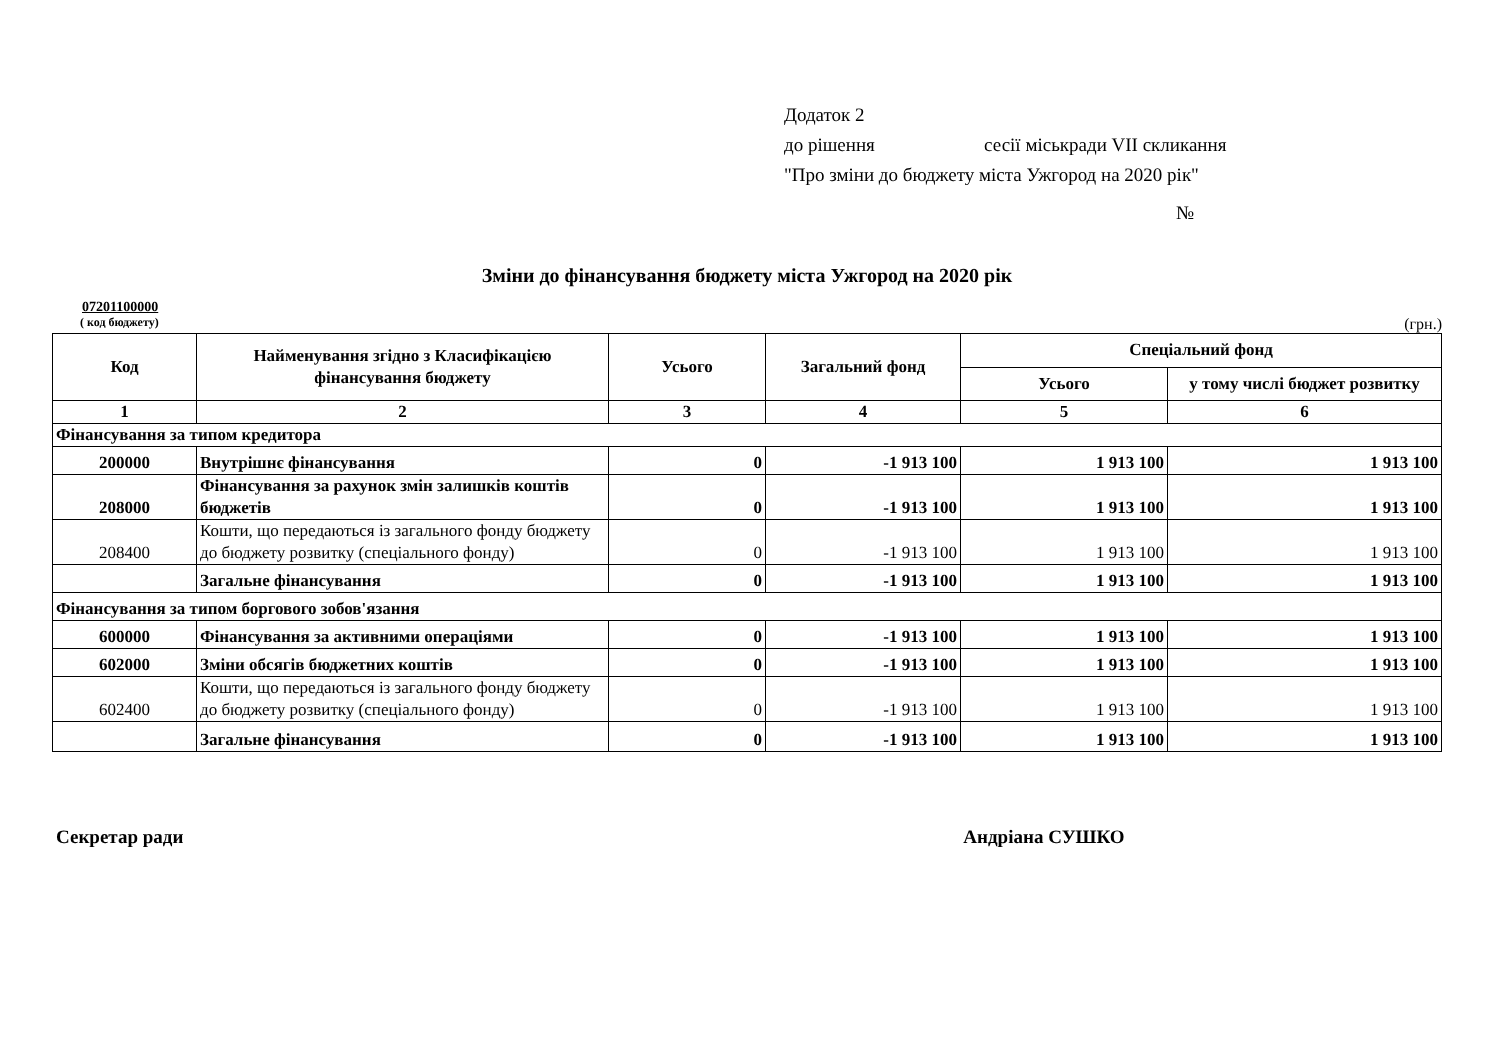Додаток 2
до рішення сесії міськради VII скликання
"Про зміни до бюджету міста Ужгород на 2020 рік"
№
Зміни до фінансування бюджету міста Ужгород на 2020 рік
07201100000
( код бюджету) (грн.)
| Код | Найменування згідно з Класифікацією фінансування бюджету | Усього | Загальний фонд | Спеціальний фонд | |
| --- | --- | --- | --- | --- | --- |
| | | | | Усього | у тому числі бюджет розвитку |
| 1 | 2 | 3 | 4 | 5 | 6 |
| Фінансування за типом кредитора | | | | | |
| 200000 | Внутрішнє фінансування | 0 | -1 913 100 | 1 913 100 | 1 913 100 |
| 208000 | Фінансування за рахунок змін залишків коштів бюджетів | 0 | -1 913 100 | 1 913 100 | 1 913 100 |
| 208400 | Кошти, що передаються із загального фонду бюджету до бюджету розвитку (спеціального фонду) | 0 | -1 913 100 | 1 913 100 | 1 913 100 |
| | Загальне фінансування | 0 | -1 913 100 | 1 913 100 | 1 913 100 |
| Фінансування за типом боргового зобов'язання | | | | | |
| 600000 | Фінансування за активними операціями | 0 | -1 913 100 | 1 913 100 | 1 913 100 |
| 602000 | Зміни обсягів бюджетних коштів | 0 | -1 913 100 | 1 913 100 | 1 913 100 |
| 602400 | Кошти, що передаються із загального фонду бюджету до бюджету розвитку (спеціального фонду) | 0 | -1 913 100 | 1 913 100 | 1 913 100 |
| | Загальне фінансування | 0 | -1 913 100 | 1 913 100 | 1 913 100 |
Секретар ради Андріана СУШКО